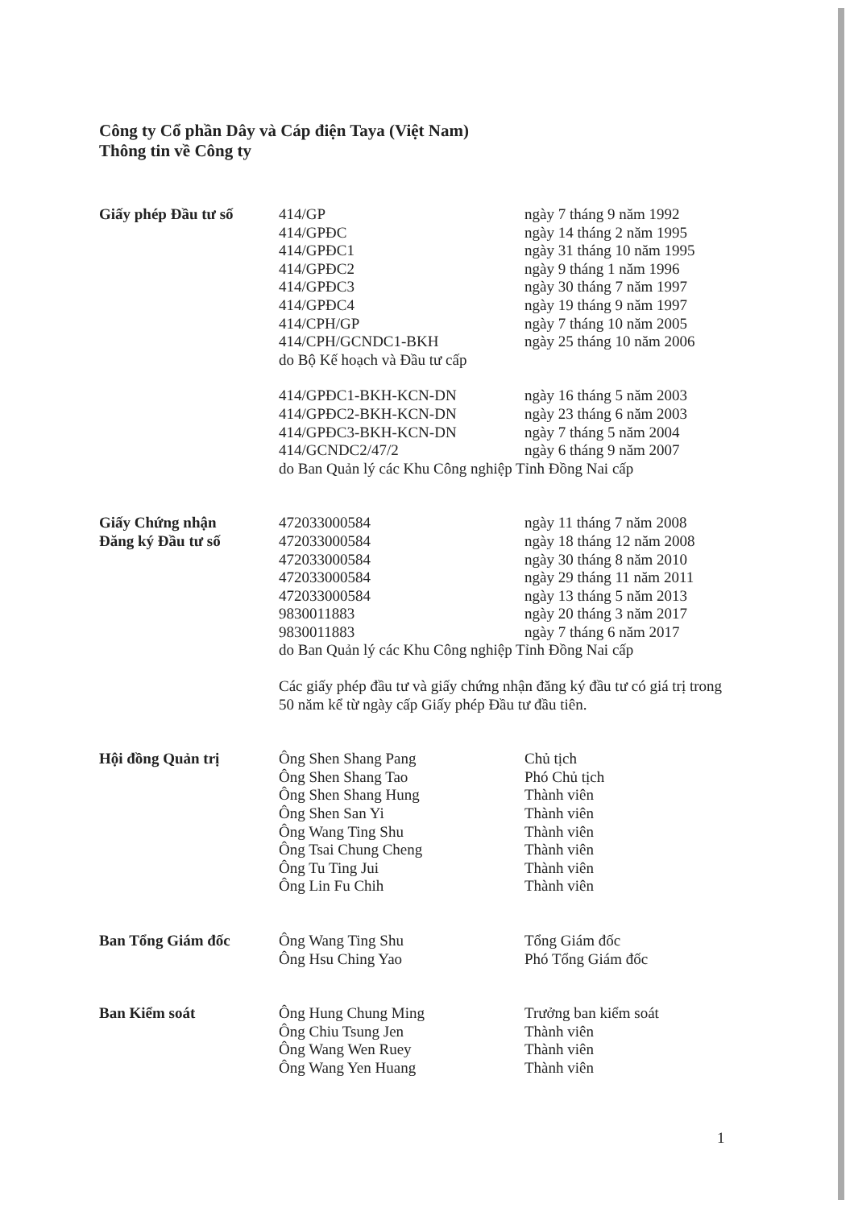Công ty Cổ phần Dây và Cáp điện Taya (Việt Nam)
Thông tin về Công ty
| Giấy phép Đầu tư số | 414/GP | ngày 7 tháng 9 năm 1992 |
| | 414/GPĐC | ngày 14 tháng 2 năm 1995 |
| | 414/GPĐC1 | ngày 31 tháng 10 năm 1995 |
| | 414/GPĐC2 | ngày 9 tháng 1 năm 1996 |
| | 414/GPĐC3 | ngày 30 tháng 7 năm 1997 |
| | 414/GPĐC4 | ngày 19 tháng 9 năm 1997 |
| | 414/CPH/GP | ngày 7 tháng 10 năm 2005 |
| | 414/CPH/GCNDC1-BKH | ngày 25 tháng 10 năm 2006 |
| | do Bộ Kế hoạch và Đầu tư cấp | |
| | 414/GPĐC1-BKH-KCN-DN | ngày 16 tháng 5 năm 2003 |
| | 414/GPĐC2-BKH-KCN-DN | ngày 23 tháng 6 năm 2003 |
| | 414/GPĐC3-BKH-KCN-DN | ngày 7 tháng 5 năm 2004 |
| | 414/GCNDC2/47/2 | ngày 6 tháng 9 năm 2007 |
| | do Ban Quản lý các Khu Công nghiệp Tỉnh Đồng Nai cấp | |
| Giấy Chứng nhận Đăng ký Đầu tư số | 472033000584 | ngày 11 tháng 7 năm 2008 |
| | 472033000584 | ngày 18 tháng 12 năm 2008 |
| | 472033000584 | ngày 30 tháng 8 năm 2010 |
| | 472033000584 | ngày 29 tháng 11 năm 2011 |
| | 472033000584 | ngày 13 tháng 5 năm 2013 |
| | 9830011883 | ngày 20 tháng 3 năm 2017 |
| | 9830011883 | ngày 7 tháng 6 năm 2017 |
| | do Ban Quản lý các Khu Công nghiệp Tỉnh Đồng Nai cấp | |
| | Các giấy phép đầu tư và giấy chứng nhận đăng ký đầu tư có giá trị trong 50 năm kể từ ngày cấp Giấy phép Đầu tư đầu tiên. | |
| Hội đồng Quản trị | Ông Shen Shang Pang | Chủ tịch |
| | Ông Shen Shang Tao | Phó Chủ tịch |
| | Ông Shen Shang Hung | Thành viên |
| | Ông Shen San Yi | Thành viên |
| | Ông Wang Ting Shu | Thành viên |
| | Ông Tsai Chung Cheng | Thành viên |
| | Ông Tu Ting Jui | Thành viên |
| | Ông Lin Fu Chih | Thành viên |
| Ban Tổng Giám đốc | Ông Wang Ting Shu | Tổng Giám đốc |
| | Ông Hsu Ching Yao | Phó Tổng Giám đốc |
| Ban Kiểm soát | Ông Hung Chung Ming | Trưởng ban kiểm soát |
| | Ông Chiu Tsung Jen | Thành viên |
| | Ông Wang Wen Ruey | Thành viên |
| | Ông Wang Yen Huang | Thành viên |
1